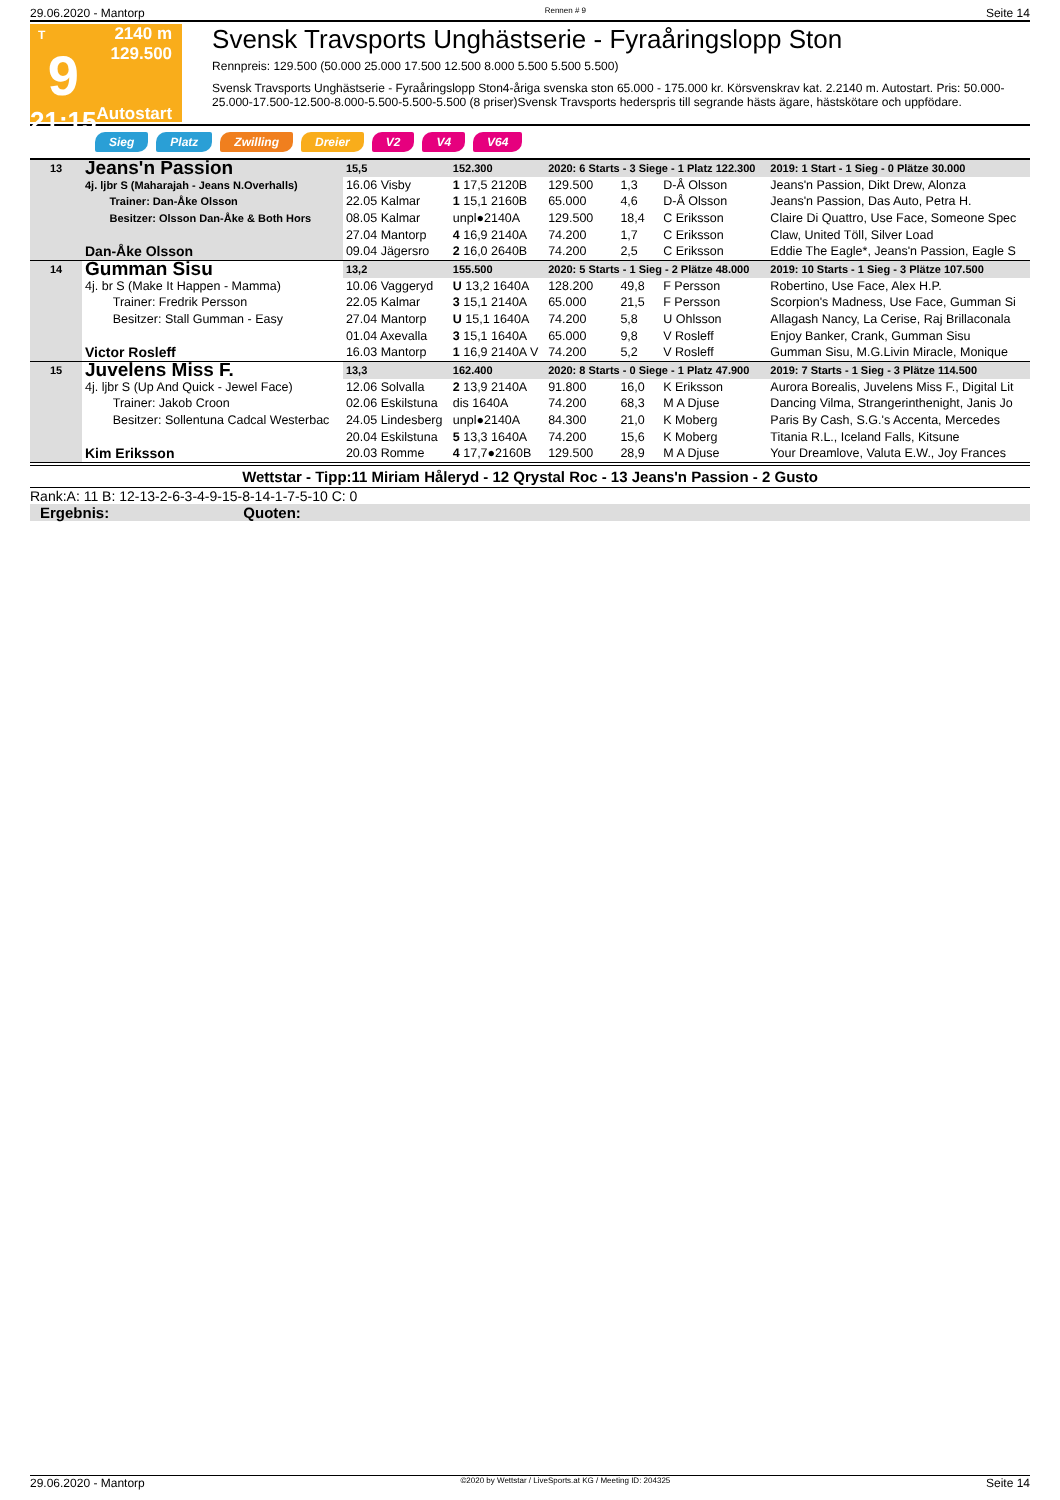29.06.2020 - Mantorp Rennen # 9 Seite 14
T
9
21:15
2140 m
129.500
Autostart
Svensk Travsports Unghästserie - Fyraåringslopp Ston
Rennpreis: 129.500 (50.000 25.000 17.500 12.500 8.000 5.500 5.500 5.500)
Svensk Travsports Unghästserie - Fyraåringslopp Ston4-åriga svenska ston 65.000 - 175.000 kr. Körsvenskrav kat. 2.2140 m. Autostart. Pris: 50.000-25.000-17.500-12.500-8.000-5.500-5.500-5.500 (8 priser)Svensk Travsports hederspris till segrande hästs ägare, hästskötare och uppfödare.
Sieg Platz Zwilling Dreier V2 V4 V64
| 13 | Jeans'n Passion 4j. ljbr S (Maharajah - Jeans N.Overhalls) Trainer: Dan-Åke Olsson Besitzer: Olsson Dan-Åke & Both Hors Dan-Åke Olsson | 15,5 | 152.300 | 2020: 6 Starts - 3 Siege - 1 Platz 122.300 | | | | 2019: 1 Start - 1 Sieg - 0 Plätze 30.000 |
| | | 16.06 Visby | 1 17,5 2120B | 129.500 | 1,3 | D-Å Olsson | | Jeans'n Passion, Dikt Drew, Alonza |
| | | 22.05 Kalmar | 1 15,1 2160B | 65.000 | 4,6 | D-Å Olsson | | Jeans'n Passion, Das Auto, Petra H. |
| | | 08.05 Kalmar | unpl●2140A | 129.500 | 18,4 | C Eriksson | | Claire Di Quattro, Use Face, Someone Spec |
| | | 27.04 Mantorp | 4 16,9 2140A | 74.200 | 1,7 | C Eriksson | | Claw, United Töll, Silver Load |
| | | 09.04 Jägersro | 2 16,0 2640B | 74.200 | 2,5 | C Eriksson | | Eddie The Eagle*, Jeans'n Passion, Eagle S |
| 14 | Gumman Sisu 4j. br S (Make It Happen - Mamma) Trainer: Fredrik Persson Besitzer: Stall Gumman - Easy Victor Rosleff | 13,2 | 155.500 | 2020: 5 Starts - 1 Sieg - 2 Plätze 48.000 | | | | 2019: 10 Starts - 1 Sieg - 3 Plätze 107.500 |
| | | 10.06 Vaggeryd | U 13,2 1640A | 128.200 | 49,8 | F Persson | | Robertino, Use Face, Alex H.P. |
| | | 22.05 Kalmar | 3 15,1 2140A | 65.000 | 21,5 | F Persson | | Scorpion's Madness, Use Face, Gumman Si |
| | | 27.04 Mantorp | U 15,1 1640A | 74.200 | 5,8 | U Ohlsson | | Allagash Nancy, La Cerise, Raj Brillaconala |
| | | 01.04 Axevalla | 3 15,1 1640A | 65.000 | 9,8 | V Rosleff | | Enjoy Banker, Crank, Gumman Sisu |
| | | 16.03 Mantorp | 1 16,9 2140A V | 74.200 | 5,2 | V Rosleff | | Gumman Sisu, M.G.Livin Miracle, Monique |
| 15 | Juvelens Miss F. 4j. ljbr S (Up And Quick - Jewel Face) Trainer: Jakob Croon Besitzer: Sollentuna Cadcal Westerbac Kim Eriksson | 13,3 | 162.400 | 2020: 8 Starts - 0 Siege - 1 Platz 47.900 | | | | 2019: 7 Starts - 1 Sieg - 3 Plätze 114.500 |
| | | 12.06 Solvalla | 2 13,9 2140A | 91.800 | 16,0 | K Eriksson | | Aurora Borealis, Juvelens Miss F., Digital Lit |
| | | 02.06 Eskilstuna | dis 1640A | 74.200 | 68,3 | M A Djuse | | Dancing Vilma, Strangerinthenight, Janis Jo |
| | | 24.05 Lindesberg | unpl●2140A | 84.300 | 21,0 | K Moberg | | Paris By Cash, S.G.'s Accenta, Mercedes |
| | | 20.04 Eskilstuna | 5 13,3 1640A | 74.200 | 15,6 | K Moberg | | Titania R.L., Iceland Falls, Kitsune |
| | | 20.03 Romme | 4 17,7●2160B | 129.500 | 28,9 | M A Djuse | | Your Dreamlove, Valuta E.W., Joy Frances |
Wettstar - Tipp:11 Miriam Håleryd - 12 Qrystal Roc - 13 Jeans'n Passion - 2 Gusto
Rank:A: 11 B: 12-13-2-6-3-4-9-15-8-14-1-7-5-10 C: 0
Ergebnis: Quoten:
29.06.2020 - Mantorp ©2020 by Wettstar / LiveSports.at KG / Meeting ID: 204325 Seite 14